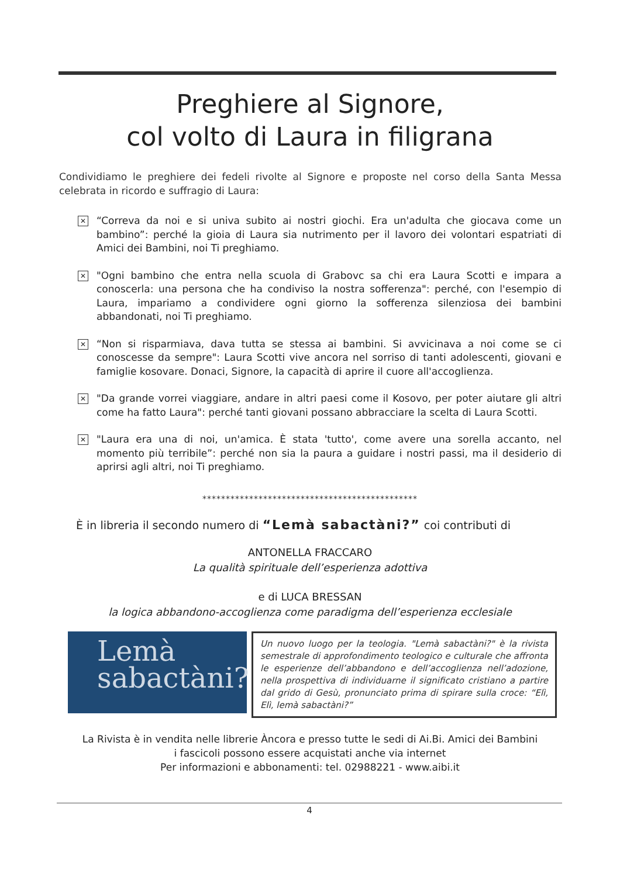Preghiere al Signore,
col volto di Laura in filigrana
Condividiamo le preghiere dei fedeli rivolte al Signore e proposte nel corso della Santa Messa celebrata in ricordo e suffragio di Laura:
✕ “Correva da noi e si univa subito ai nostri giochi. Era un'adulta che giocava come un bambino”: perché la gioia di Laura sia nutrimento per il lavoro dei volontari espatriati di Amici dei Bambini, noi Ti preghiamo.
✕ "Ogni bambino che entra nella scuola di Grabovc sa chi era Laura Scotti e impara a conoscerla: una persona che ha condiviso la nostra sofferenza": perché, con l'esempio di Laura, impariamo a condividere ogni giorno la sofferenza silenziosa dei bambini abbandonati, noi Ti preghiamo.
✕ “Non si risparmiava, dava tutta se stessa ai bambini. Si avvicinava a noi come se ci conoscesse da sempre": Laura Scotti vive ancora nel sorriso di tanti adolescenti, giovani e famiglie kosovare. Donaci, Signore, la capacità di aprire il cuore all'accoglienza.
✕ "Da grande vorrei viaggiare, andare in altri paesi come il Kosovo, per poter aiutare gli altri come ha fatto Laura": perché tanti giovani possano abbracciare la scelta di Laura Scotti.
✕ "Laura era una di noi, un'amica. È stata 'tutto', come avere una sorella accanto, nel momento più terribile”: perché non sia la paura a guidare i nostri passi, ma il desiderio di aprirsi agli altri, noi Ti preghiamo.
**********************************************
È in libreria il secondo numero di “Lemà sabactàni?” coi contributi di
ANTONELLA FRACCARO
La qualità spirituale dell’esperienza adottiva
e di LUCA BRESSAN
la logica abbandono-accoglienza come paradigma dell’esperienza ecclesiale
Lemà
sabactàni?
Un nuovo luogo per la teologia. "Lemà sabactàni?" è la rivista semestrale di approfondimento teologico e culturale che affronta le esperienze dell’abbandono e dell’accoglienza nell’adozione, nella prospettiva di individuarne il significato cristiano a partire dal grido di Gesù, pronunciato prima di spirare sulla croce: “Elì, Elì, lemà sabactàni?”
La Rivista è in vendita nelle librerie Àncora e presso tutte le sedi di Ai.Bi. Amici dei Bambini
i fascicoli possono essere acquistati anche via internet
Per informazioni e abbonamenti: tel. 02988221 - www.aibi.it
4